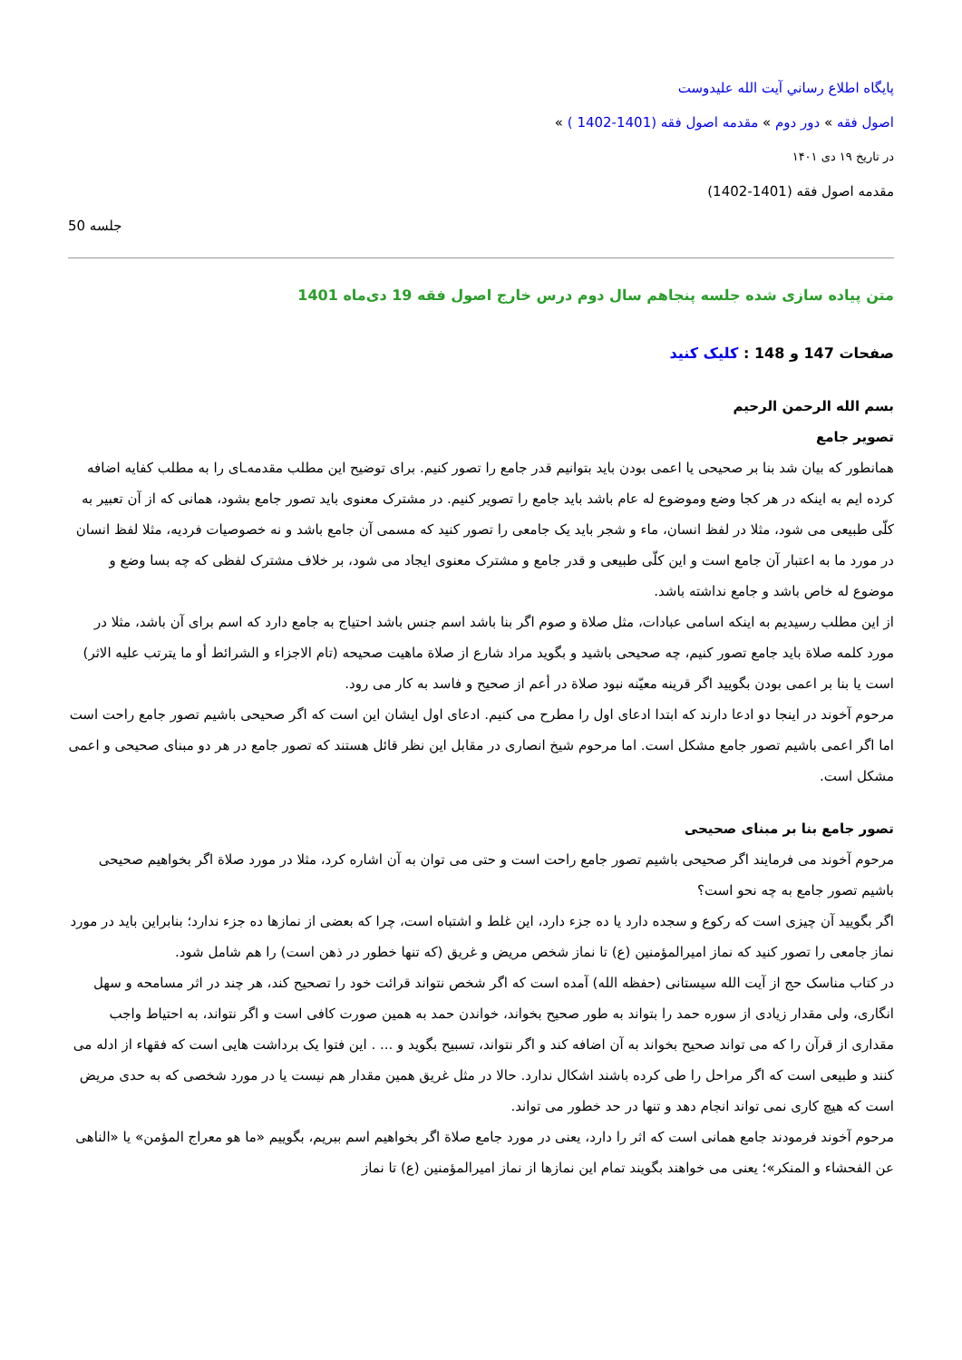پايگاه اطلاع رساني آيت الله عليدوست
اصول فقه » دور دوم » مقدمه اصول فقه (1401-1402 ) »
در تاریخ ۱۹ دی ۱۴۰۱
مقدمه اصول فقه (1401-1402)
جلسه 50
متن پیاده سازی شده جلسه پنجاهم سال دوم درس خارج اصول فقه 19 دی‌ماه 1401
صفحات 147 و 148 : کلیک کنید
بسم الله الرحمن الرحیم
تصویر جامع
همانطور که بیان شد بنا بر صحیحی یا اعمی بودن باید بتوانیم قدر جامع را تصور کنیم. برای توضیح این مطلب مقدمه‌ـای را به مطلب کفایه اضافه کرده ایم به اینکه در هر کجا وضع وموضوع له عام باشد باید جامع را تصویر کنیم. در مشترک معنوی باید تصور جامع بشود، همانی که از آن تعبیر به کلّی طبیعی می شود، مثلا در لفظ انسان، ماء و شجر باید یک جامعی را تصور کنید که مسمی آن جامع باشد و نه خصوصیات فردیه، مثلا لفظ انسان در مورد ما به اعتبار آن جامع است و این کلّی طبیعی و قدر جامع و مشترک معنوی ایجاد می شود، بر خلاف مشترک لفظی که چه بسا وضع و موضوع له خاص باشد و جامع نداشته باشد.
از این مطلب رسیدیم به اینکه اسامی عبادات، مثل صلاة و صوم اگر بنا باشد اسم جنس باشد احتیاج به جامع دارد که اسم برای آن باشد، مثلا در مورد کلمه صلاة باید جامع تصور کنیم، چه صحیحی باشید و بگوید مراد شارع از صلاة ماهیت صحیحه (تام الاجزاء و الشرائط أو ما یترتب علیه الاثر) است یا بنا بر اعمی بودن بگویید اگر قرینه معیّنه نبود صلاة در أعم از صحیح و فاسد به کار می رود.
مرحوم آخوند در اینجا دو ادعا دارند که ابتدا ادعای اول را مطرح می کنیم. ادعای اول ایشان این است که اگر صحیحی باشیم تصور جامع راحت است اما اگر اعمی باشیم تصور جامع مشکل است. اما مرحوم شیخ انصاری در مقابل این نظر قائل هستند که تصور جامع در هر دو مبنای صحیحی و اعمی مشکل است.
تصور جامع بنا بر مبنای صحیحی
مرحوم آخوند می فرمایند اگر صحیحی باشیم تصور جامع راحت است و حتی می توان به آن اشاره کرد، مثلا در مورد صلاة اگر بخواهیم صحیحی باشیم تصور جامع به چه نحو است؟
اگر بگویید آن چیزی است که رکوع و سجده دارد یا ده جزء دارد، این غلط و اشتباه است، چرا که بعضی از نمازها ده جزء ندارد؛ بنابراین باید در مورد نماز جامعی را تصور کنید که نماز امیرالمؤمنین (ع) تا نماز شخص مریض و غریق (که تنها خطور در ذهن است) را هم شامل شود.
در کتاب مناسک حج از آیت الله سیستانی (حفظه الله) آمده است که اگر شخص نتواند قرائت خود را تصحیح کند، هر چند در اثر مسامحه و سهل انگاری، ولی مقدار زیادی از سوره حمد را بتواند به طور صحیح بخواند، خواندن حمد به همین صورت کافی است و اگر نتواند، به احتیاط واجب مقداری از قرآن را که می تواند صحیح بخواند به آن اضافه کند و اگر نتواند، تسبیح بگوید و ... . این فتوا یک برداشت هایی است که فقهاء از ادله می کنند و طبیعی است که اگر مراحل را طی کرده باشند اشکال ندارد. حالا در مثل غریق همین مقدار هم نیست یا در مورد شخصی که به حدی مریض است که هیچ کاری نمی تواند انجام دهد و تنها در حد خطور می تواند.
مرحوم آخوند فرمودند جامع همانی است که اثر را دارد، یعنی در مورد جامع صلاة اگر بخواهیم اسم ببریم، بگوییم «ما هو معراج المؤمن» یا «الناهی عن الفحشاء و المنکر»؛ یعنی می خواهند بگویند تمام این نمازها از نماز امیرالمؤمنین (ع) تا نماز